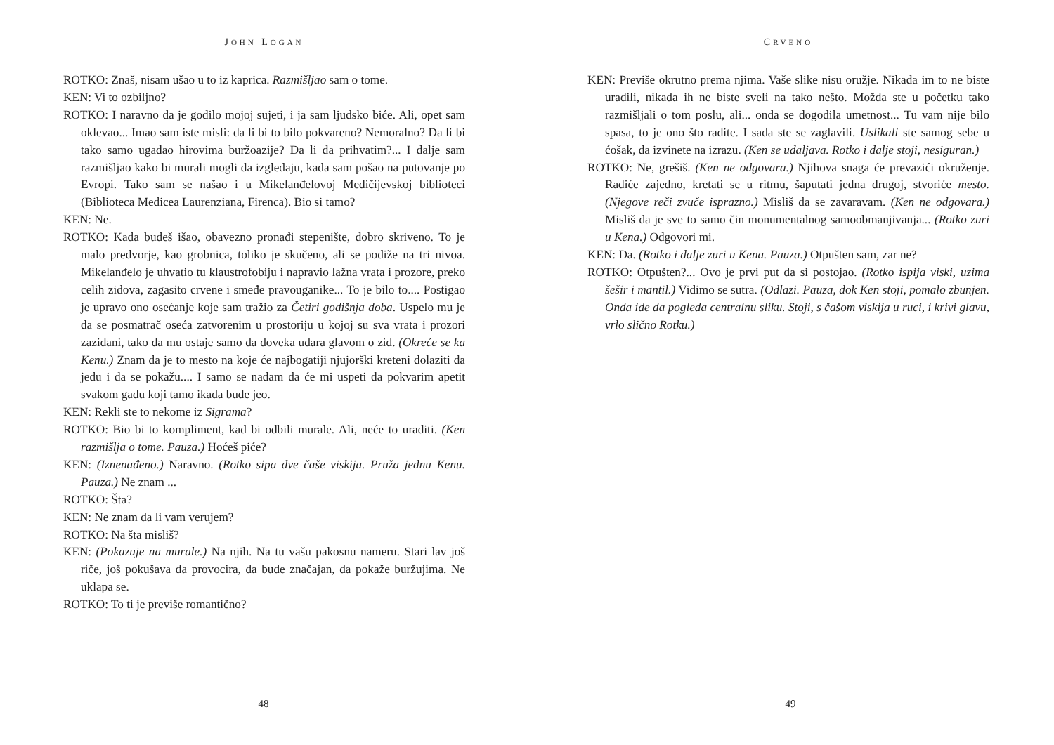JOHN LOGAN
ROTKO: Znaš, nisam ušao u to iz kaprica. Razmišljao sam o tome.
KEN: Vi to ozbiljno?
ROTKO: I naravno da je godilo mojoj sujeti, i ja sam ljudsko biće. Ali, opet sam oklevao... Imao sam iste misli: da li bi to bilo pokvareno? Nemoralno? Da li bi tako samo ugađao hirovima buržoazije? Da li da prihvatim?... I dalje sam razmišljao kako bi murali mogli da izgledaju, kada sam pošao na putovanje po Evropi. Tako sam se našao i u Mikelanđelovoj Medičijevskoj biblioteci (Biblioteca Medicea Laurenziana, Firenca). Bio si tamo?
KEN: Ne.
ROTKO: Kada budeš išao, obavezno pronađi stepenište, dobro skriveno. To je malo predvorje, kao grobnica, toliko je skučeno, ali se podiže na tri nivoa. Mikelanđelo je uhvatio tu klaustrofobiju i napravio lažna vrata i prozore, preko celih zidova, zagasito crvene i smeđe pravouganike... To je bilo to.... Postigao je upravo ono osećanje koje sam tražio za Četiri godišnja doba. Uspelo mu je da se posmatrač oseća zatvorenim u prostoriju u kojoj su sva vrata i prozori zazidani, tako da mu ostaje samo da doveka udara glavom o zid. (Okreće se ka Kenu.) Znam da je to mesto na koje će najbogatiji njujorški kreteni dolaziti da jedu i da se pokažu.... I samo se nadam da će mi uspeti da pokvarim apetit svakom gadu koji tamo ikada bude jeo.
KEN: Rekli ste to nekome iz Sigrama?
ROTKO: Bio bi to kompliment, kad bi odbili murale. Ali, neće to uraditi. (Ken razmišlja o tome. Pauza.) Hoćeš piće?
KEN: (Iznenađeno.) Naravno. (Rotko sipa dve čaše viskija. Pruža jednu Kenu. Pauza.) Ne znam ...
ROTKO: Šta?
KEN: Ne znam da li vam verujem?
ROTKO: Na šta misliš?
KEN: (Pokazuje na murale.) Na njih. Na tu vašu pakosnu nameru. Stari lav još riče, još pokušava da provocira, da bude značajan, da pokaže buržujima. Ne uklapa se.
ROTKO: To ti je previše romantično?
48
CRVENO
KEN: Previše okrutno prema njima. Vaše slike nisu oružje. Nikada im to ne biste uradili, nikada ih ne biste sveli na tako nešto. Možda ste u početku tako razmišljali o tom poslu, ali... onda se dogodila umetnost... Tu vam nije bilo spasa, to je ono što radite. I sada ste se zaglavili. Uslikali ste samog sebe u ćošak, da izvinete na izrazu. (Ken se udaljava. Rotko i dalje stoji, nesiguran.)
ROTKO: Ne, grešiš. (Ken ne odgovara.) Njihova snaga će prevazići okruženje. Radiće zajedno, kretati se u ritmu, šaputati jedna drugoj, stvoriće mesto. (Njegove reči zvuče isprazno.) Misliš da se zavaravam. (Ken ne odgovara.) Misliš da je sve to samo čin monumentalnog samoobmanjivanja... (Rotko zuri u Kena.) Odgovori mi.
KEN: Da. (Rotko i dalje zuri u Kena. Pauza.) Otpušten sam, zar ne?
ROTKO: Otpušten?... Ovo je prvi put da si postojao. (Rotko ispija viski, uzima šešir i mantil.) Vidimo se sutra. (Odlazi. Pauza, dok Ken stoji, pomalo zbunjen. Onda ide da pogleda centralnu sliku. Stoji, s čašom viskija u ruci, i krivi glavu, vrlo slično Rotku.)
49